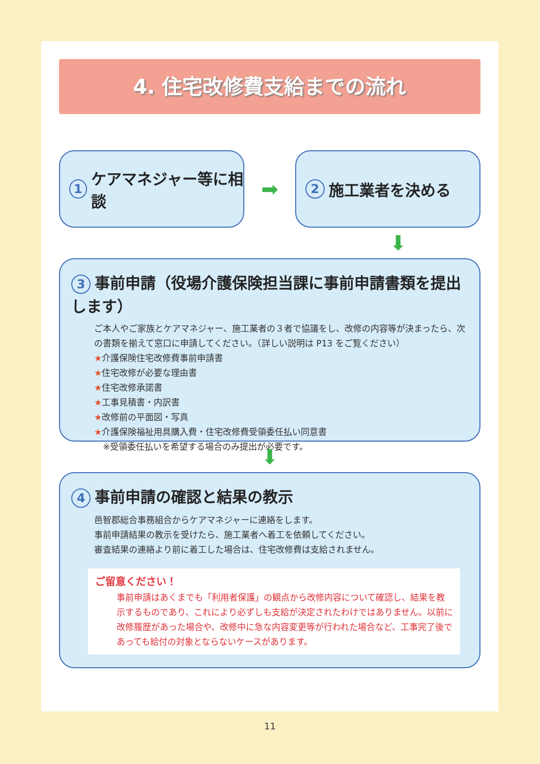4. 住宅改修費支給までの流れ
1 ケアマネジャー等に相談
➡
2 施工業者を決める
⬇
3 事前申請（役場介護保険担当課に事前申請書類を提出します）
ご本人やご家族とケアマネジャー、施工業者の３者で協議をし、改修の内容等が決まったら、次の書類を揃えて窓口に申請してください。（詳しい説明は P13 をご覧ください）
★介護保険住宅改修費事前申請書
★住宅改修が必要な理由書
★住宅改修承諾書
★工事見積書・内訳書
★改修前の平面図・写真
★介護保険福祉用具購入費・住宅改修費受領委任払い同意書
　※受領委任払いを希望する場合のみ提出が必要です。
⬇
4 事前申請の確認と結果の教示
邑智郡総合事務組合からケアマネジャーに連絡をします。
事前申請結果の教示を受けたら、施工業者へ着工を依頼してください。
審査結果の連絡より前に着工した場合は、住宅改修費は支給されません。
ご留意ください！
事前申請はあくまでも「利用者保護」の観点から改修内容について確認し、結果を教示するものであり、これにより必ずしも支給が決定されたわけではありません。以前に改修履歴があった場合や、改修中に急な内容変更等が行われた場合など、工事完了後であっても給付の対象とならないケースがあります。
11